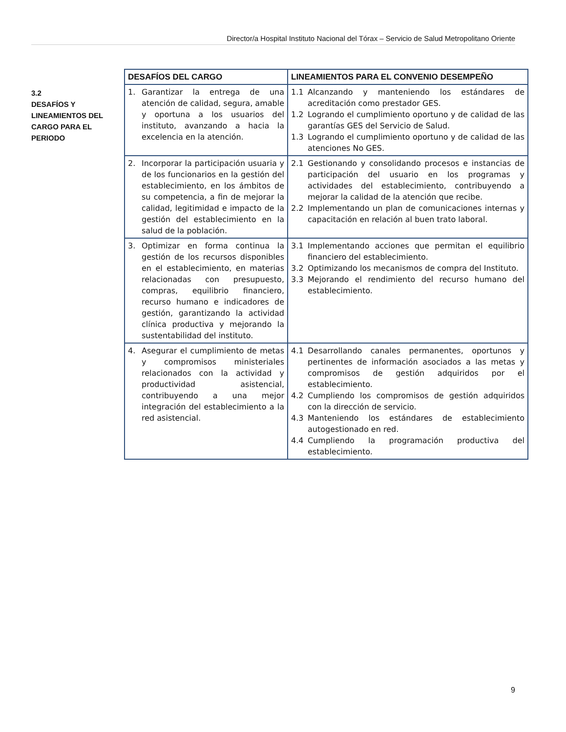Director/a Hospital Instituto Nacional del Tórax – Servicio de Salud Metropolitano Oriente
3.2
DESAFÍOS Y LINEAMIENTOS DEL CARGO PARA EL PERIODO
| DESAFÍOS DEL CARGO | LINEAMIENTOS PARA EL CONVENIO DESEMPEÑO |
| --- | --- |
| 1. Garantizar la entrega de una atención de calidad, segura, amable y oportuna a los usuarios del instituto, avanzando a hacia la excelencia en la atención. | 1.1 Alcanzando y manteniendo los estándares de acreditación como prestador GES. 1.2 Logrando el cumplimiento oportuno y de calidad de las garantías GES del Servicio de Salud. 1.3 Logrando el cumplimiento oportuno y de calidad de las atenciones No GES. |
| 2. Incorporar la participación usuaria y de los funcionarios en la gestión del establecimiento, en los ámbitos de su competencia, a fin de mejorar la calidad, legitimidad e impacto de la gestión del establecimiento en la salud de la población. | 2.1 Gestionando y consolidando procesos e instancias de participación del usuario en los programas y actividades del establecimiento, contribuyendo a mejorar la calidad de la atención que recibe. 2.2 Implementando un plan de comunicaciones internas y capacitación en relación al buen trato laboral. |
| 3. Optimizar en forma continua la gestión de los recursos disponibles en el establecimiento, en materias relacionadas con presupuesto, compras, equilibrio financiero, recurso humano e indicadores de gestión, garantizando la actividad clínica productiva y mejorando la sustentabilidad del instituto. | 3.1 Implementando acciones que permitan el equilibrio financiero del establecimiento. 3.2 Optimizando los mecanismos de compra del Instituto. 3.3 Mejorando el rendimiento del recurso humano del establecimiento. |
| 4. Asegurar el cumplimiento de metas y compromisos ministeriales relacionados con la actividad y productividad asistencial, contribuyendo a una mejor integración del establecimiento a la red asistencial. | 4.1 Desarrollando canales permanentes, oportunos y pertinentes de información asociados a las metas y compromisos de gestión adquiridos por el establecimiento. 4.2 Cumpliendo los compromisos de gestión adquiridos con la dirección de servicio. 4.3 Manteniendo los estándares de establecimiento autogestionado en red. 4.4 Cumpliendo la programación productiva del establecimiento. |
9